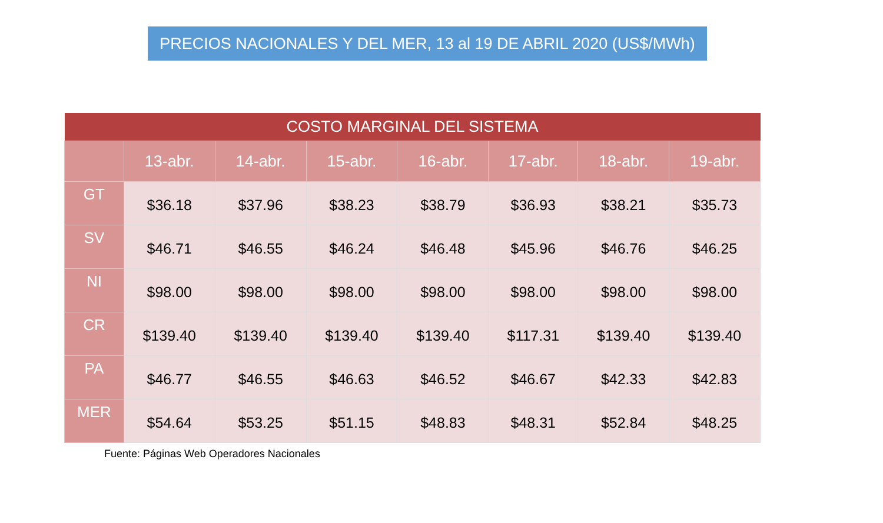PRECIOS NACIONALES Y DEL MER, 13 al 19 DE ABRIL 2020 (US$/MWh)
| COSTO MARGINAL DEL SISTEMA | | | | | | | |
| --- | --- | --- | --- | --- | --- | --- | --- |
| | 13-abr. | 14-abr. | 15-abr. | 16-abr. | 17-abr. | 18-abr. | 19-abr. |
| GT | $36.18 | $37.96 | $38.23 | $38.79 | $36.93 | $38.21 | $35.73 |
| SV | $46.71 | $46.55 | $46.24 | $46.48 | $45.96 | $46.76 | $46.25 |
| NI | $98.00 | $98.00 | $98.00 | $98.00 | $98.00 | $98.00 | $98.00 |
| CR | $139.40 | $139.40 | $139.40 | $139.40 | $117.31 | $139.40 | $139.40 |
| PA | $46.77 | $46.55 | $46.63 | $46.52 | $46.67 | $42.33 | $42.83 |
| MER | $54.64 | $53.25 | $51.15 | $48.83 | $48.31 | $52.84 | $48.25 |
Fuente: Páginas Web Operadores Nacionales